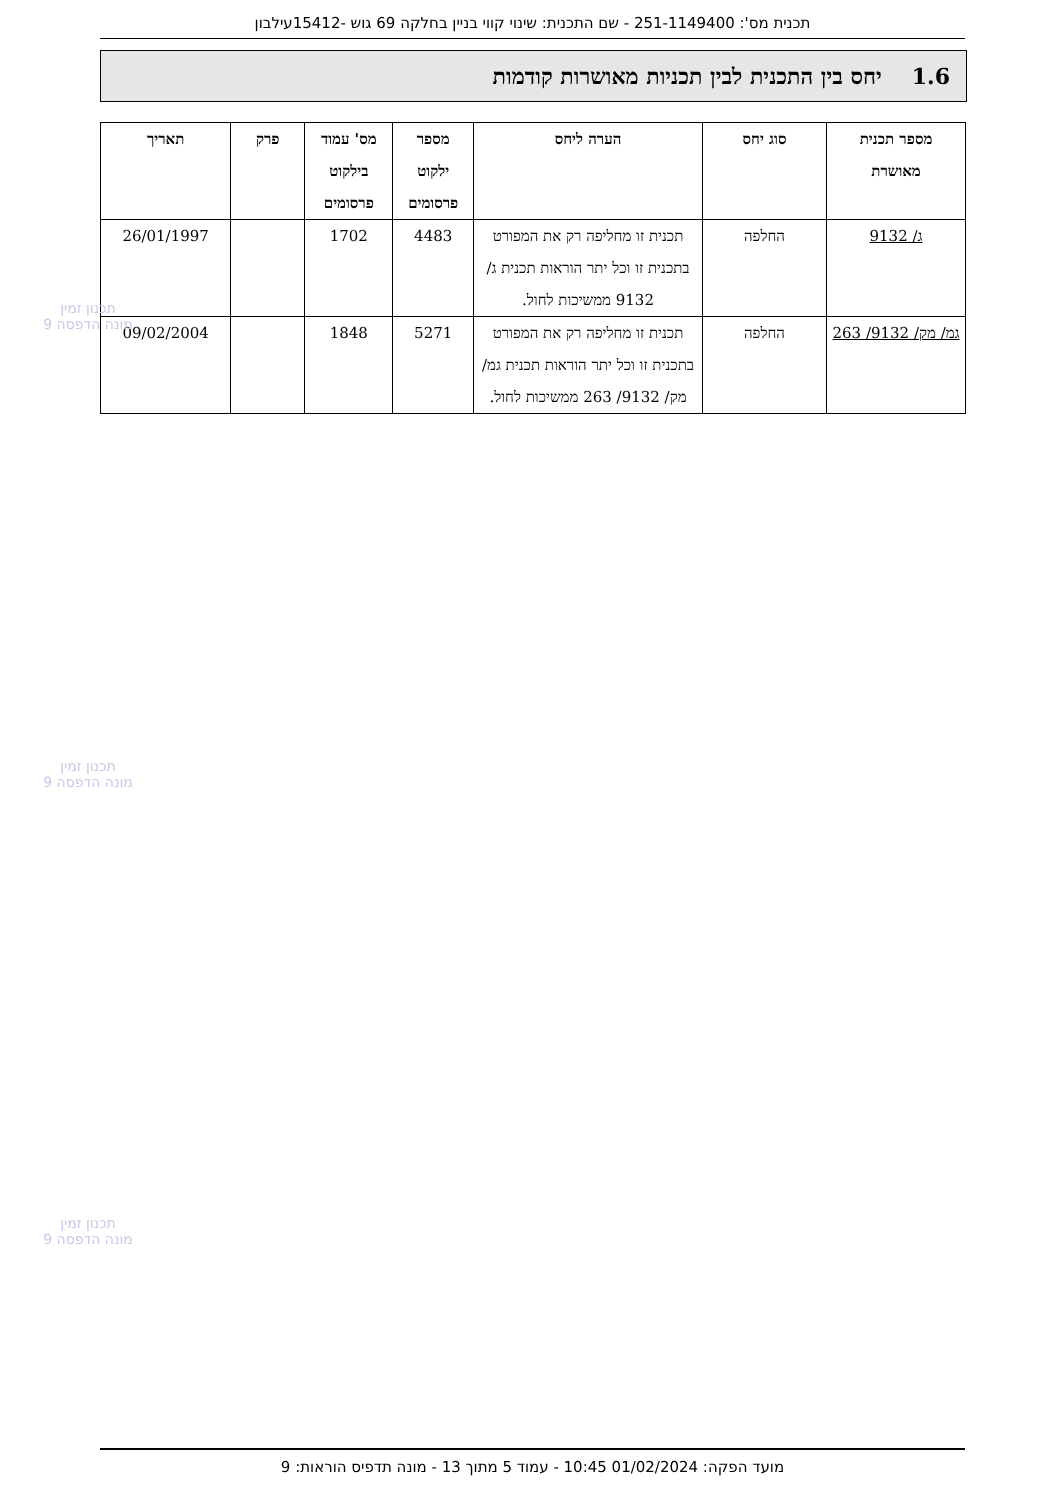תכנית מס': 251-1149400 - שם התכנית: שינוי קווי בניין בחלקה 69 גוש -15412עילבון
1.6יחס בין התכנית לבין תכניות מאושרות קודמות
| מספר תכנית מאושרת | סוג יחס | הערה ליחס | מספר ילקוט פרסומים | מס' עמוד בילקוט פרסומים | פרק | תאריך |
| --- | --- | --- | --- | --- | --- | --- |
| ג/ 9132 | החלפה | תכנית זו מחליפה רק את המפורט בתכנית זו וכל יתר הוראות תכנית ג/ 9132 ממשיכות לחול. | 4483 | 1702 | | 26/01/1997 |
| גמ/ מק/ 9132/ 263 | החלפה | תכנית זו מחליפה רק את המפורט בתכנית זו וכל יתר הוראות תכנית גמ/ מק/ 9132/ 263 ממשיכות לחול. | 5271 | 1848 | | 09/02/2004 |
תכנון זמין
מונה הדפסה 9
תכנון זמין
מונה הדפסה 9
תכנון זמין
מונה הדפסה 9
מועד הפקה: 01/02/2024 10:45 - עמוד 5 מתוך 13 - מונה תדפיס הוראות: 9